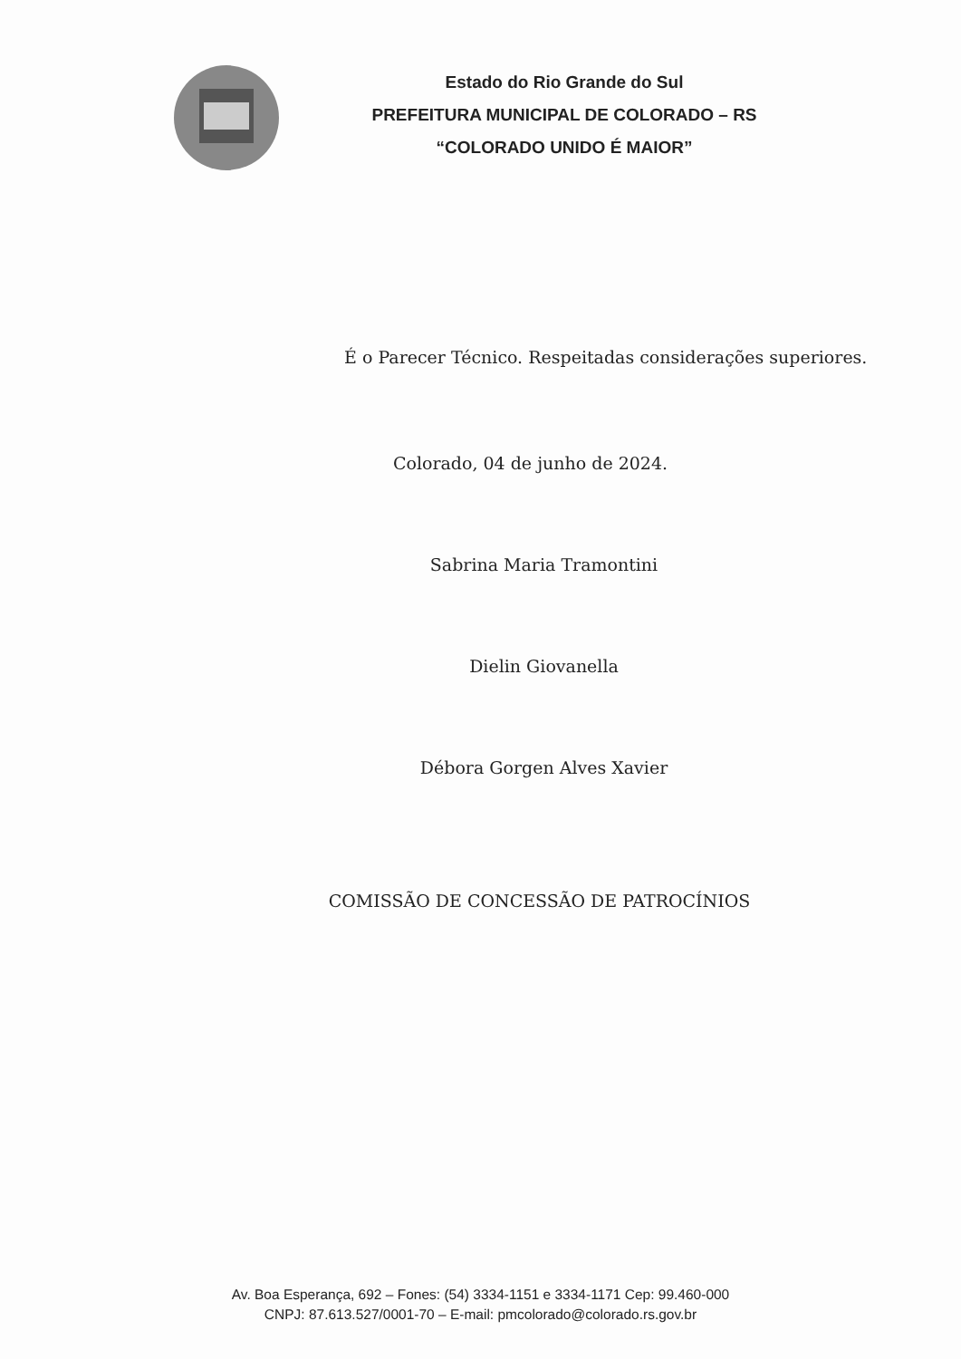Estado do Rio Grande do Sul
PREFEITURA MUNICIPAL DE COLORADO – RS
“COLORADO UNIDO É MAIOR”
É o Parecer Técnico. Respeitadas considerações superiores.
Colorado, 04 de junho de 2024.
Sabrina Maria Tramontini
Dielin Giovanella
Débora Gorgen Alves Xavier
COMISSÃO DE CONCESSÃO DE PATROCÍNIOS
Av. Boa Esperança, 692 – Fones: (54) 3334-1151 e 3334-1171 Cep: 99.460-000
CNPJ: 87.613.527/0001-70 – E-mail: pmcolorado@colorado.rs.gov.br